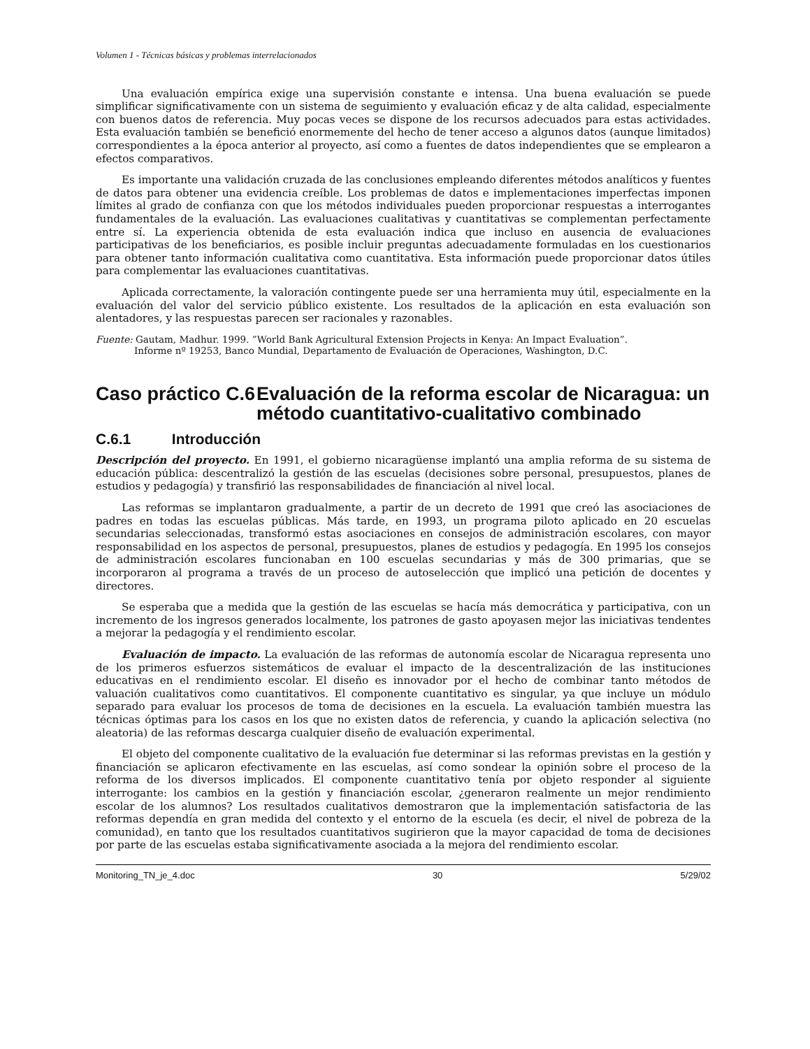Volumen 1 - Técnicas básicas y problemas interrelacionados
Una evaluación empírica exige una supervisión constante e intensa. Una buena evaluación se puede simplificar significativamente con un sistema de seguimiento y evaluación eficaz y de alta calidad, especialmente con buenos datos de referencia. Muy pocas veces se dispone de los recursos adecuados para estas actividades. Esta evaluación también se benefició enormemente del hecho de tener acceso a algunos datos (aunque limitados) correspondientes a la época anterior al proyecto, así como a fuentes de datos independientes que se emplearon a efectos comparativos.
Es importante una validación cruzada de las conclusiones empleando diferentes métodos analíticos y fuentes de datos para obtener una evidencia creíble. Los problemas de datos e implementaciones imperfectas imponen límites al grado de confianza con que los métodos individuales pueden proporcionar respuestas a interrogantes fundamentales de la evaluación. Las evaluaciones cualitativas y cuantitativas se complementan perfectamente entre sí. La experiencia obtenida de esta evaluación indica que incluso en ausencia de evaluaciones participativas de los beneficiarios, es posible incluir preguntas adecuadamente formuladas en los cuestionarios para obtener tanto información cualitativa como cuantitativa. Esta información puede proporcionar datos útiles para complementar las evaluaciones cuantitativas.
Aplicada correctamente, la valoración contingente puede ser una herramienta muy útil, especialmente en la evaluación del valor del servicio público existente. Los resultados de la aplicación en esta evaluación son alentadores, y las respuestas parecen ser racionales y razonables.
Fuente: Gautam, Madhur. 1999. ”World Bank Agricultural Extension Projects in Kenya: An Impact Evaluation”.
Informe nº 19253, Banco Mundial, Departamento de Evaluación de Operaciones, Washington, D.C.
Caso práctico C.6 Evaluación de la reforma escolar de Nicaragua: un método cuantitativo-cualitativo combinado
C.6.1 Introducción
Descripción del proyecto. En 1991, el gobierno nicaragüense implantó una amplia reforma de su sistema de educación pública: descentralizó la gestión de las escuelas (decisiones sobre personal, presupuestos, planes de estudios y pedagogía) y transfirió las responsabilidades de financiación al nivel local.
Las reformas se implantaron gradualmente, a partir de un decreto de 1991 que creó las asociaciones de padres en todas las escuelas públicas. Más tarde, en 1993, un programa piloto aplicado en 20 escuelas secundarias seleccionadas, transformó estas asociaciones en consejos de administración escolares, con mayor responsabilidad en los aspectos de personal, presupuestos, planes de estudios y pedagogía. En 1995 los consejos de administración escolares funcionaban en 100 escuelas secundarias y más de 300 primarias, que se incorporaron al programa a través de un proceso de autoselección que implicó una petición de docentes y directores.
Se esperaba que a medida que la gestión de las escuelas se hacía más democrática y participativa, con un incremento de los ingresos generados localmente, los patrones de gasto apoyasen mejor las iniciativas tendentes a mejorar la pedagogía y el rendimiento escolar.
Evaluación de impacto. La evaluación de las reformas de autonomía escolar de Nicaragua representa uno de los primeros esfuerzos sistemáticos de evaluar el impacto de la descentralización de las instituciones educativas en el rendimiento escolar. El diseño es innovador por el hecho de combinar tanto métodos de valuación cualitativos como cuantitativos. El componente cuantitativo es singular, ya que incluye un módulo separado para evaluar los procesos de toma de decisiones en la escuela. La evaluación también muestra las técnicas óptimas para los casos en los que no existen datos de referencia, y cuando la aplicación selectiva (no aleatoria) de las reformas descarga cualquier diseño de evaluación experimental.
El objeto del componente cualitativo de la evaluación fue determinar si las reformas previstas en la gestión y financiación se aplicaron efectivamente en las escuelas, así como sondear la opinión sobre el proceso de la reforma de los diversos implicados. El componente cuantitativo tenía por objeto responder al siguiente interrogante: los cambios en la gestión y financiación escolar, ¿generaron realmente un mejor rendimiento escolar de los alumnos? Los resultados cualitativos demostraron que la implementación satisfactoria de las reformas dependía en gran medida del contexto y el entorno de la escuela (es decir, el nivel de pobreza de la comunidad), en tanto que los resultados cuantitativos sugirieron que la mayor capacidad de toma de decisiones por parte de las escuelas estaba significativamente asociada a la mejora del rendimiento escolar.
Monitoring_TN_je_4.doc 30 5/29/02